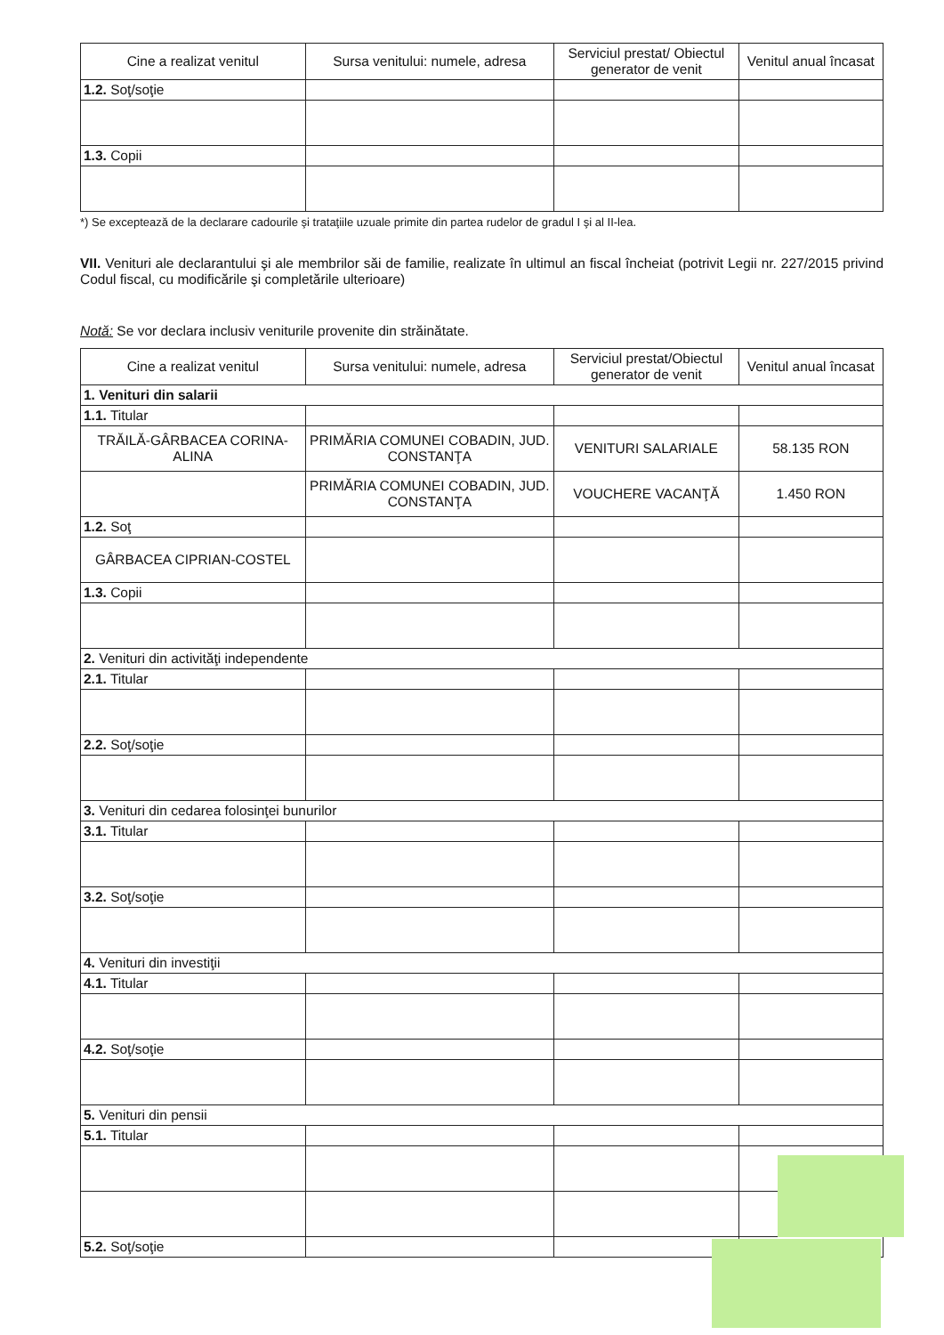| Cine a realizat venitul | Sursa venitului: numele, adresa | Serviciul prestat/ Obiectul generator de venit | Venitul anual încasat |
| --- | --- | --- | --- |
| 1.2. Soţ/soţie | | | |
| 1.3. Copii | | | |
*) Se exceptează de la declarare cadourile şi trataţiile uzuale primite din partea rudelor de gradul I şi al II-lea.
VII. Venituri ale declarantului şi ale membrilor săi de familie, realizate în ultimul an fiscal încheiat (potrivit Legii nr. 227/2015 privind Codul fiscal, cu modificările şi completările ulterioare)
Notă: Se vor declara inclusiv veniturile provenite din străinătate.
| Cine a realizat venitul | Sursa venitului: numele, adresa | Serviciul prestat/Obiectul generator de venit | Venitul anual încasat |
| --- | --- | --- | --- |
| 1. Venituri din salarii | | | |
| 1.1. Titular | | | |
| TRĂILĂ-GÂRBACEA CORINA-ALINA | PRIMĂRIA COMUNEI COBADIN, JUD. CONSTANŢA | VENITURI SALARIALE | 58.135 RON |
| | PRIMĂRIA COMUNEI COBADIN, JUD. CONSTANŢA | VOUCHERE VACANŢĂ | 1.450 RON |
| 1.2. Soţ | | | |
| GÂRBACEA CIPRIAN-COSTEL | | | |
| 1.3. Copii | | | |
| 2. Venituri din activităţi independente | | | |
| 2.1. Titular | | | |
| 2.2. Soţ/soţie | | | |
| 3. Venituri din cedarea folosinţei bunurilor | | | |
| 3.1. Titular | | | |
| 3.2. Soţ/soţie | | | |
| 4. Venituri din investiţii | | | |
| 4.1. Titular | | | |
| 4.2. Soţ/soţie | | | |
| 5. Venituri din pensii | | | |
| 5.1. Titular | | | |
| 5.2. Soţ/soţie | | | |